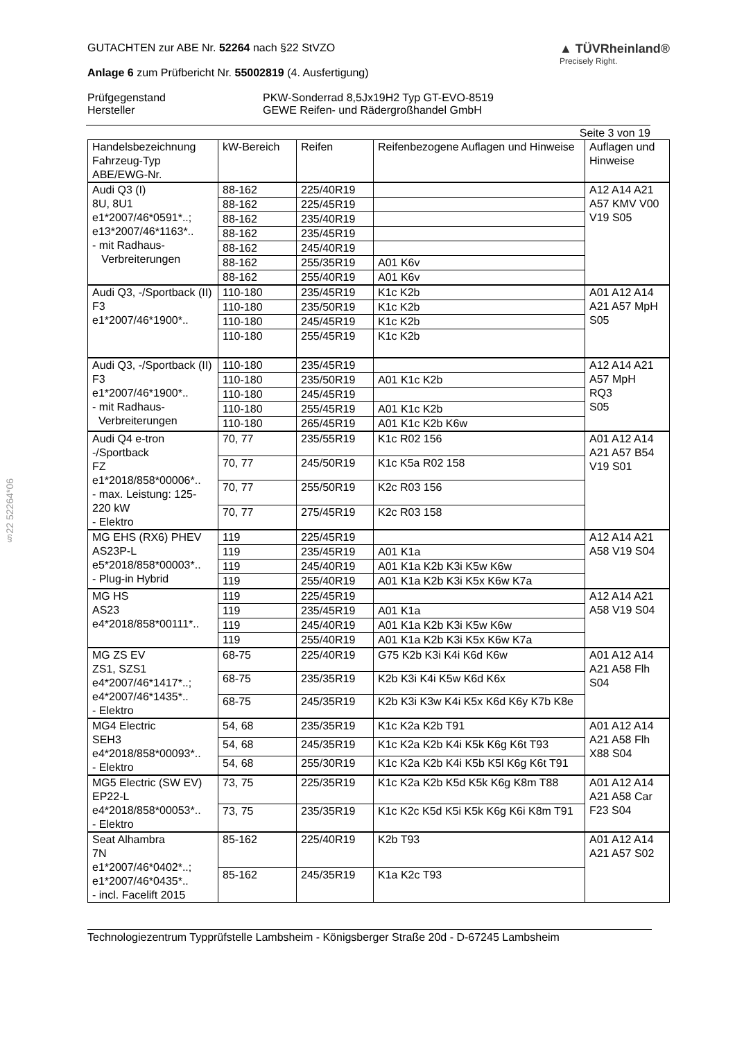§22 52264*06
GUTACHTEN zur ABE Nr. 52264 nach §22 StVZO
Anlage 6 zum Prüfbericht Nr. 55002819 (4. Ausfertigung)
▲ TÜVRheinland®
Precisely Right.
Prüfgegenstand
Hersteller
PKW-Sonderrad 8,5Jx19H2 Typ GT-EVO-8519
GEWE Reifen- und Rädergroßhandel GmbH
Seite 3 von 19
| Handelsbezeichnung Fahrzeug-Typ ABE/EWG-Nr. | kW-Bereich | Reifen | Reifenbezogene Auflagen und Hinweise | Auflagen und Hinweise |
| --- | --- | --- | --- | --- |
| Audi Q3 (I) 8U, 8U1 e1*2007/46*0591*..; e13*2007/46*1163*.. - mit Radhaus- Verbreiterungen | 88-162 | 225/40R19 | | A12 A14 A21 A57 KMV V00 V19 S05 |
| | 88-162 | 225/45R19 | | |
| | 88-162 | 235/40R19 | | |
| | 88-162 | 235/45R19 | | |
| | 88-162 | 245/40R19 | | |
| | 88-162 | 255/35R19 | A01 K6v | |
| | 88-162 | 255/40R19 | A01 K6v | |
| Audi Q3, -/Sportback (II) F3 e1*2007/46*1900*.. | 110-180 | 235/45R19 | K1c K2b | A01 A12 A14 A21 A57 MpH S05 |
| | 110-180 | 235/50R19 | K1c K2b | |
| | 110-180 | 245/45R19 | K1c K2b | |
| | 110-180 | 255/45R19 | K1c K2b | |
| Audi Q3, -/Sportback (II) F3 e1*2007/46*1900*.. - mit Radhaus- Verbreiterungen | 110-180 | 235/45R19 | | A12 A14 A21 A57 MpH RQ3 S05 |
| | 110-180 | 235/50R19 | A01 K1c K2b | |
| | 110-180 | 245/45R19 | | |
| | 110-180 | 255/45R19 | A01 K1c K2b | |
| | 110-180 | 265/45R19 | A01 K1c K2b K6w | |
| Audi Q4 e-tron -/Sportback FZ e1*2018/858*00006*.. - max. Leistung: 125-220 kW - Elektro | 70, 77 | 235/55R19 | K1c R02 156 | A01 A12 A14 A21 A57 B54 V19 S01 |
| | 70, 77 | 245/50R19 | K1c K5a R02 158 | |
| | 70, 77 | 255/50R19 | K2c R03 156 | |
| | 70, 77 | 275/45R19 | K2c R03 158 | |
| MG EHS (RX6) PHEV AS23P-L e5*2018/858*00003*.. - Plug-in Hybrid | 119 | 225/45R19 | | A12 A14 A21 A58 V19 S04 |
| | 119 | 235/45R19 | A01 K1a | |
| | 119 | 245/40R19 | A01 K1a K2b K3i K5w K6w | |
| | 119 | 255/40R19 | A01 K1a K2b K3i K5x K6w K7a | |
| MG HS AS23 e4*2018/858*00111*.. | 119 | 225/45R19 | | A12 A14 A21 A58 V19 S04 |
| | 119 | 235/45R19 | A01 K1a | |
| | 119 | 245/40R19 | A01 K1a K2b K3i K5w K6w | |
| | 119 | 255/40R19 | A01 K1a K2b K3i K5x K6w K7a | |
| MG ZS EV ZS1, SZS1 e4*2007/46*1417*..; e4*2007/46*1435*.. - Elektro | 68-75 | 225/40R19 | G75 K2b K3i K4i K6d K6w | A01 A12 A14 A21 A58 Flh S04 |
| | 68-75 | 235/35R19 | K2b K3i K4i K5w K6d K6x | |
| | 68-75 | 245/35R19 | K2b K3i K3w K4i K5x K6d K6y K7b K8e | |
| MG4 Electric SEH3 e4*2018/858*00093*.. - Elektro | 54, 68 | 235/35R19 | K1c K2a K2b T91 | A01 A12 A14 A21 A58 Flh X88 S04 |
| | 54, 68 | 245/35R19 | K1c K2a K2b K4i K5k K6g K6t T93 | |
| | 54, 68 | 255/30R19 | K1c K2a K2b K4i K5b K5l K6g K6t T91 | |
| MG5 Electric (SW EV) EP22-L e4*2018/858*00053*.. - Elektro | 73, 75 | 225/35R19 | K1c K2a K2b K5d K5k K6g K8m T88 | A01 A12 A14 A21 A58 Car F23 S04 |
| | 73, 75 | 235/35R19 | K1c K2c K5d K5i K5k K6g K6i K8m T91 | |
| Seat Alhambra 7N e1*2007/46*0402*..; e1*2007/46*0435*.. - incl. Facelift 2015 | 85-162 | 225/40R19 | K2b T93 | A01 A12 A14 A21 A57 S02 |
| | 85-162 | 245/35R19 | K1a K2c T93 | |
Technologiezentrum Typprüfstelle Lambsheim - Königsberger Straße 20d - D-67245 Lambsheim